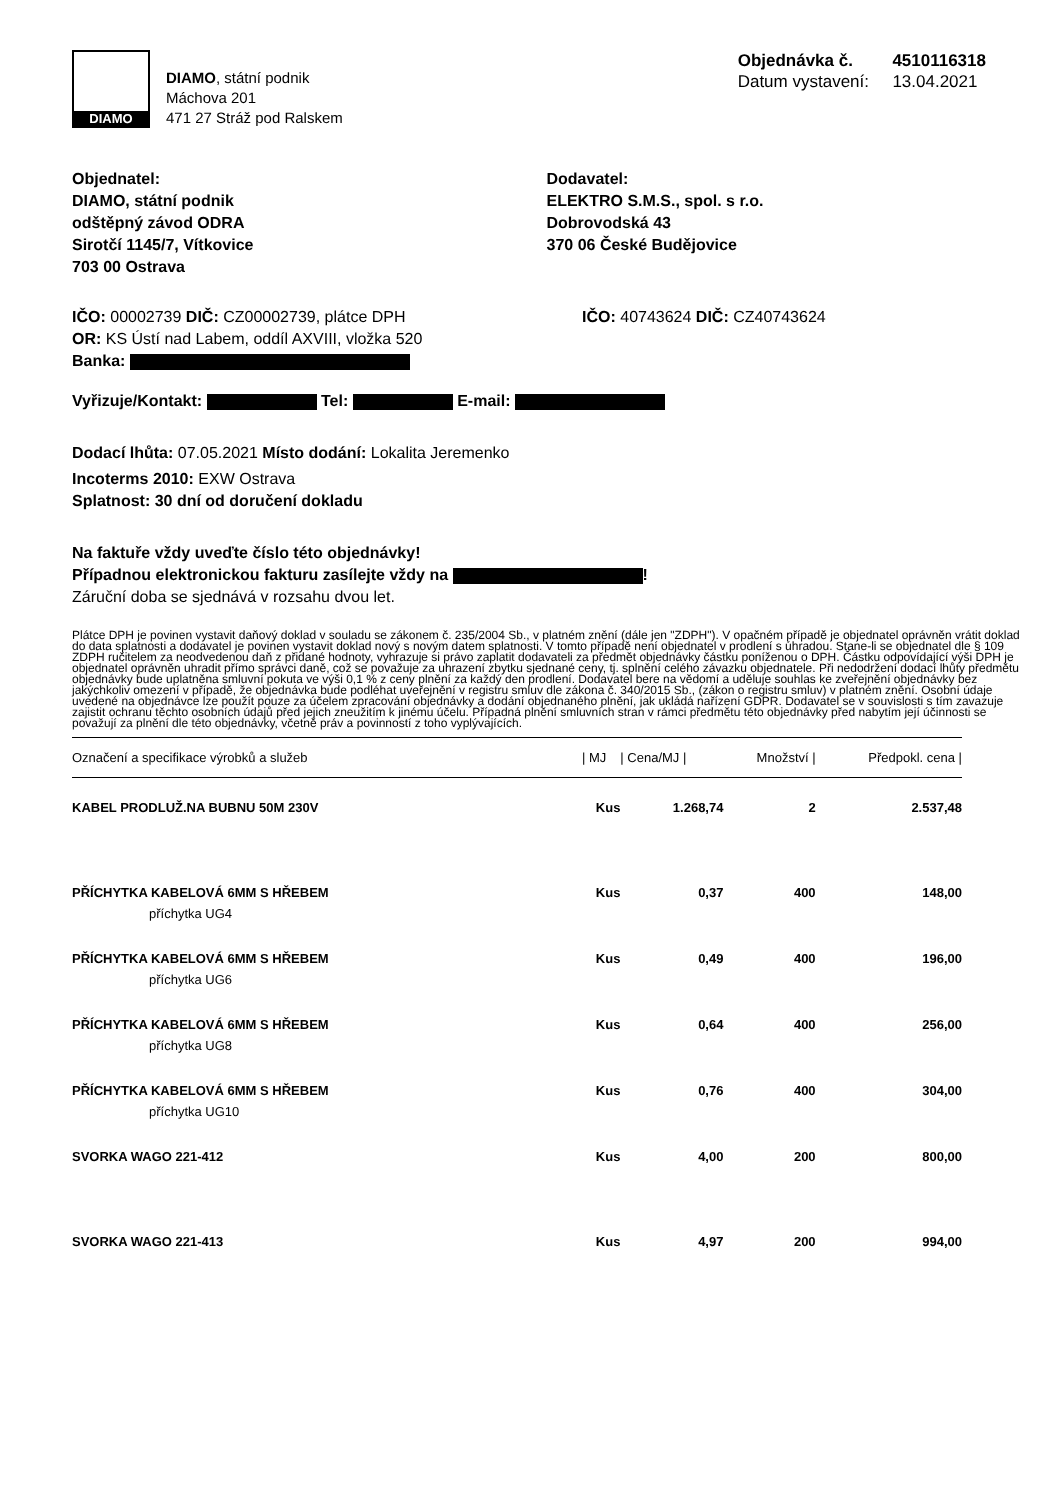DIAMO
DIAMO, státní podnik
Máchova 201
471 27 Stráž pod Ralskem
Objednávka č. 4510116318
Datum vystavení: 13.04.2021
Objednatel:
DIAMO, státní podnik
odštěpný závod ODRA
Sirotčí 1145/7, Vítkovice
703 00 Ostrava
Dodavatel:
ELEKTRO S.M.S., spol. s r.o.
Dobrovodská 43
370 06 České Budějovice
IČO: 00002739 DIČ: CZ00002739, plátce DPH IČO: 40743624 DIČ: CZ40743624
OR: KS Ústí nad Labem, oddíl AXVIII, vložka 520
Banka:
Vyřizuje/Kontakt: Tel: E-mail:
Dodací lhůta: 07.05.2021 Místo dodání: Lokalita Jeremenko
Incoterms 2010: EXW Ostrava
Splatnost: 30 dní od doručení dokladu
Na faktuře vždy uveďte číslo této objednávky!
Případnou elektronickou fakturu zasílejte vždy na !
Záruční doba se sjednává v rozsahu dvou let.
Plátce DPH je povinen vystavit daňový doklad v souladu se zákonem č. 235/2004 Sb., v platném znění (dále jen "ZDPH"). V opačném případě je objednatel oprávněn vrátit doklad do data splatnosti a dodavatel je povinen vystavit doklad nový s novým datem splatnosti. V tomto případě není objednatel v prodlení s úhradou. Stane-li se objednatel dle § 109 ZDPH ručitelem za neodvedenou daň z přidané hodnoty, vyhrazuje si právo zaplatit dodavateli za předmět objednávky částku poníženou o DPH. Částku odpovídající výši DPH je objednatel oprávněn uhradit přímo správci daně, což se považuje za uhrazení zbytku sjednané ceny, tj. splnění celého závazku objednatele. Při nedodržení dodací lhůty předmětu objednávky bude uplatněna smluvní pokuta ve výši 0,1 % z ceny plnění za každý den prodlení. Dodavatel bere na vědomí a uděluje souhlas ke zveřejnění objednávky bez jakýchkoliv omezení v případě, že objednávka bude podléhat uveřejnění v registru smluv dle zákona č. 340/2015 Sb., (zákon o registru smluv) v platném znění. Osobní údaje uvedené na objednávce lze použít pouze za účelem zpracování objednávky a dodání objednaného plnění, jak ukládá nařízení GDPR. Dodavatel se v souvislosti s tím zavazuje zajistit ochranu těchto osobních údajů před jejich zneužitím k jinému účelu. Případná plnění smluvních stran v rámci předmětu této objednávky před nabytím její účinnosti se považují za plnění dle této objednávky, včetně práv a povinností z toho vyplývajících.
| Označení a specifikace výrobků a služeb | / MJ | / Cena/MJ / | Množství / | Předpokl. cena / |
| --- | --- | --- | --- | --- |
| KABEL PRODLUŽ.NA BUBNU 50M 230V | Kus | 1.268,74 | 2 | 2.537,48 |
| PŘÍCHYTKA KABELOVÁ 6MM S HŘEBEM | Kus | 0,37 | 400 | 148,00 |
| příchytka UG4 | | | | |
| PŘÍCHYTKA KABELOVÁ 6MM S HŘEBEM | Kus | 0,49 | 400 | 196,00 |
| příchytka UG6 | | | | |
| PŘÍCHYTKA KABELOVÁ 6MM S HŘEBEM | Kus | 0,64 | 400 | 256,00 |
| příchytka UG8 | | | | |
| PŘÍCHYTKA KABELOVÁ 6MM S HŘEBEM | Kus | 0,76 | 400 | 304,00 |
| příchytka UG10 | | | | |
| SVORKA WAGO 221-412 | Kus | 4,00 | 200 | 800,00 |
| SVORKA WAGO 221-413 | Kus | 4,97 | 200 | 994,00 |